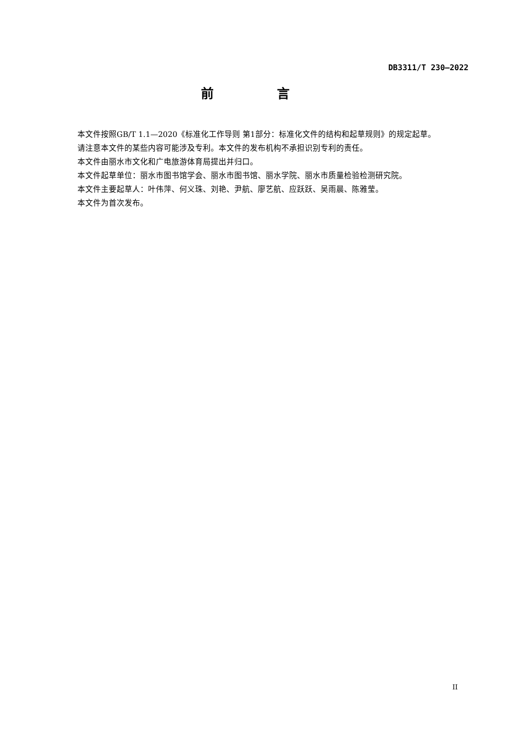DB3311/T 230—2022
前 言
本文件按照GB/T 1.1—2020《标准化工作导则 第1部分：标准化文件的结构和起草规则》的规定起草。
请注意本文件的某些内容可能涉及专利。本文件的发布机构不承担识别专利的责任。
本文件由丽水市文化和广电旅游体育局提出并归口。
本文件起草单位：丽水市图书馆学会、丽水市图书馆、丽水学院、丽水市质量检验检测研究院。
本文件主要起草人：叶伟萍、何义珠、刘艳、尹航、廖艺航、应跃跃、吴雨晨、陈雅莹。
本文件为首次发布。
II